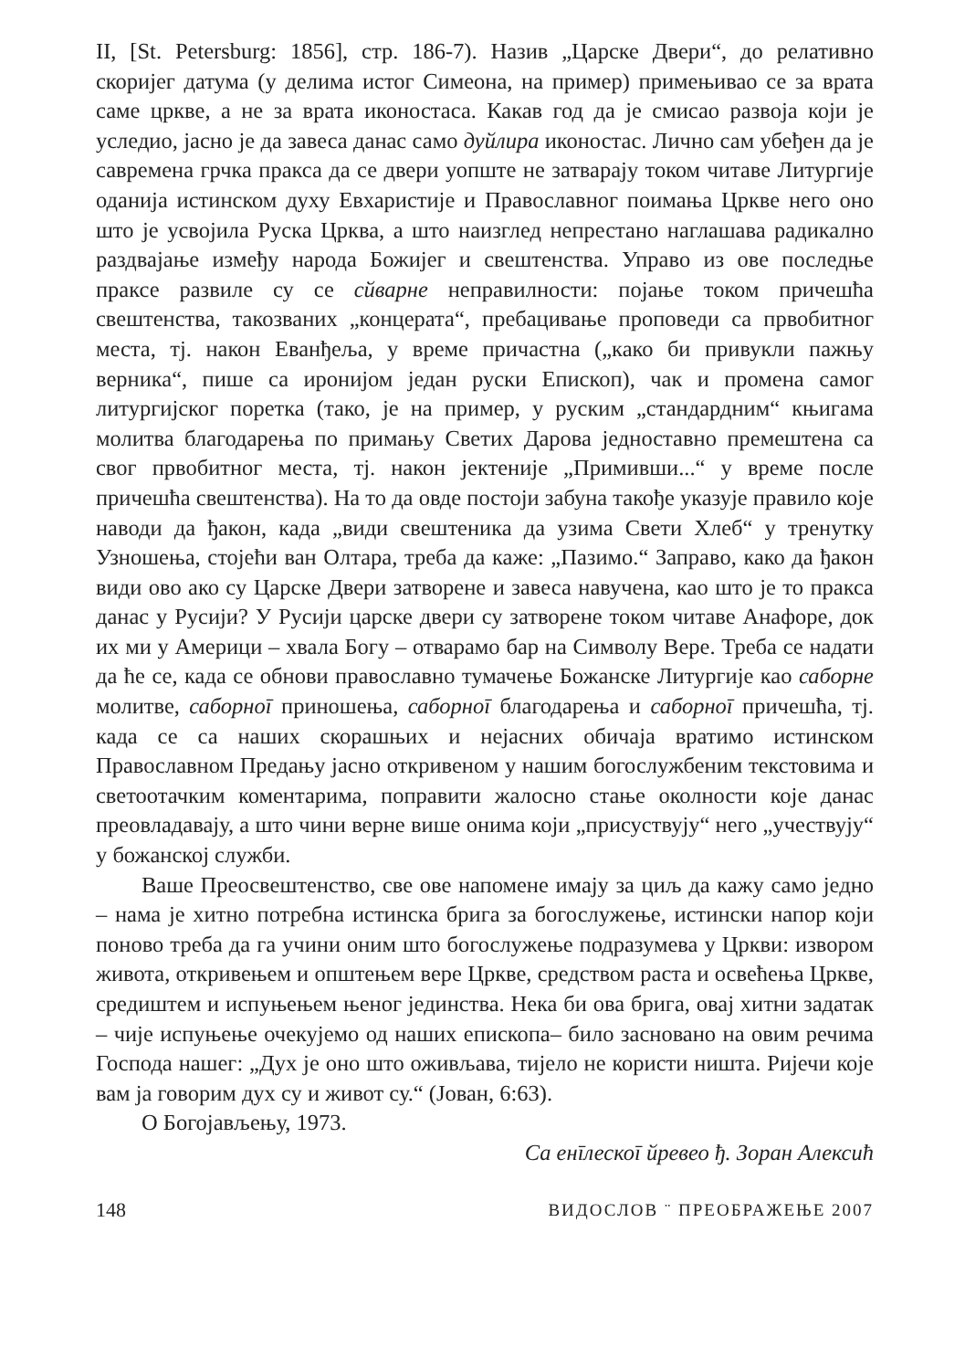II, [St. Petersburg: 1856], стр. 186-7). Назив „Царске Двери“, до релативно скоријег датума (у делима истог Симеона, на пример) примењивао се за врата саме цркве, а не за врата иконостаса. Какав год да је смисао развоја који је уследио, јасно је да завеса данас само дуйлира иконостас. Лично сам убеђен да је савремена грчка пракса да се двери уопште не затварају током читаве Литургије оданија истинском духу Евхаристије и Православног поимања Цркве него оно што је усвојила Руска Црква, а што наизглед непрестано наглашава радикално раздвајање између народа Божијег и свештенства. Управо из ове последње праксе развиле су се сйварне неправилности: појање током причешћа свештенства, такозваних „концерата“, пребацивање проповеди са првобитног места, тј. након Еванђеља, у време причастна („како би привукли пажњу верника“, пише са иронијом један руски Епископ), чак и промена самог литургијског поретка (тако, је на пример, у руским „стандардним“ књигама молитва благодарења по примању Светих Дарова једноставно премештена са свог првобитног места, тј. након јектеније „Примивши...“ у време после причешћа свештенства). На то да овде постоји забуна такође указује правило које наводи да ђакон, када „види свештеника да узима Свети Хлеб“ у тренутку Узношења, стојећи ван Олтара, треба да каже: „Пазимо.“ Заправо, како да ђакон види ово ако су Царске Двери затворене и завеса навучена, као што је то пракса данас у Русији? У Русији царске двери су затворене током читаве Анафоре, док их ми у Америци – хвала Богу – отварамо бар на Символу Вере. Треба се надати да ће се, када се обнови православно тумачење Божанске Литургије као саборне молитве, саборноī приношења, саборноī благодарења и саборноī причешћа, тј. када се са наших скорашњих и нејасних обичаја вратимо истинском Православном Предању јасно откривеном у нашим богослужбеним текстовима и светоотачким коментарима, поправити жалосно стање околности које данас преовладавају, а што чини верне више онима који „присуствују“ него „учествују“ у божанској служби.
Ваше Преосвештенство, све ове напомене имају за циљ да кажу само једно – нама је хитно потребна истинска брига за богослужење, истински напор који поново треба да га учини оним што богослужење подразумева у Цркви: извором живота, откривењем и општењем вере Цркве, средством раста и освећења Цркве, средиштем и испуњењем њеног јединства. Нека би ова брига, овај хитни задатак – чије испуњење очекујемо од наших епископа– било засновано на овим речима Господа нашег: „Дух је оно што оживљава, тијело не користи ништа. Ријечи које вам ја говорим дух су и живот су.“ (Јован, 6:63).
О Богојављењу, 1973.
Са енīлескоī йревео ђ. Зоран Алексић
148 ВИДОСЛОВ ¨ ПРЕОБРАЖЕЊЕ 2007